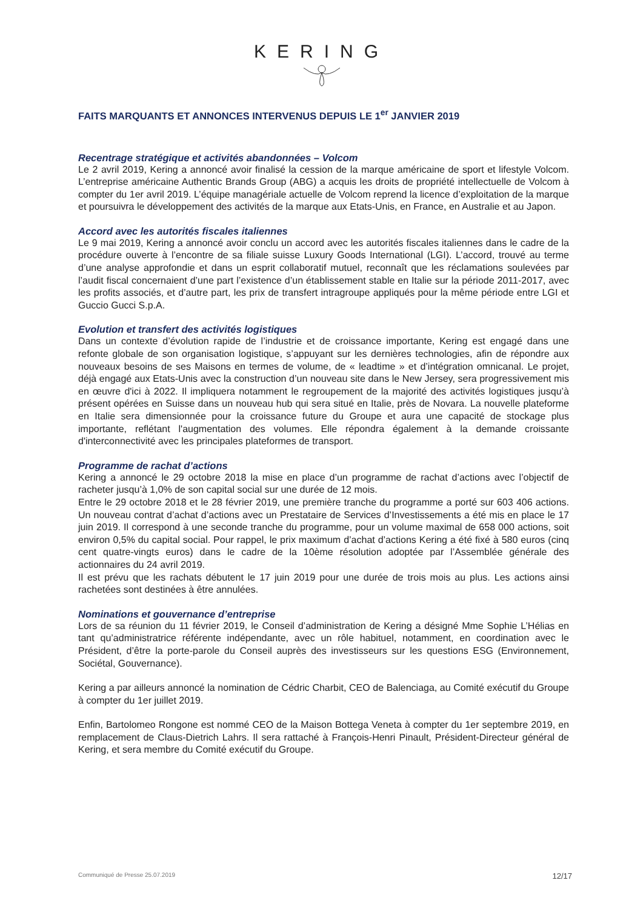KERING
FAITS MARQUANTS ET ANNONCES INTERVENUS DEPUIS LE 1<sup>er</sup> JANVIER 2019
Recentrage stratégique et activités abandonnées – Volcom
Le 2 avril 2019, Kering a annoncé avoir finalisé la cession de la marque américaine de sport et lifestyle Volcom. L’entreprise américaine Authentic Brands Group (ABG) a acquis les droits de propriété intellectuelle de Volcom à compter du 1er avril 2019. L’équipe managériale actuelle de Volcom reprend la licence d’exploitation de la marque et poursuivra le développement des activités de la marque aux Etats-Unis, en France, en Australie et au Japon.
Accord avec les autorités fiscales italiennes
Le 9 mai 2019, Kering a annoncé avoir conclu un accord avec les autorités fiscales italiennes dans le cadre de la procédure ouverte à l’encontre de sa filiale suisse Luxury Goods International (LGI). L’accord, trouvé au terme d’une analyse approfondie et dans un esprit collaboratif mutuel, reconnaît que les réclamations soulevées par l’audit fiscal concernaient d’une part l’existence d’un établissement stable en Italie sur la période 2011-2017, avec les profits associés, et d’autre part, les prix de transfert intragroupe appliqués pour la même période entre LGI et Guccio Gucci S.p.A.
Evolution et transfert des activités logistiques
Dans un contexte d’évolution rapide de l’industrie et de croissance importante, Kering est engagé dans une refonte globale de son organisation logistique, s’appuyant sur les dernières technologies, afin de répondre aux nouveaux besoins de ses Maisons en termes de volume, de « leadtime » et d’intégration omnicanal. Le projet, déjà engagé aux Etats-Unis avec la construction d’un nouveau site dans le New Jersey, sera progressivement mis en œuvre d'ici à 2022. Il impliquera notamment le regroupement de la majorité des activités logistiques jusqu’à présent opérées en Suisse dans un nouveau hub qui sera situé en Italie, près de Novara. La nouvelle plateforme en Italie sera dimensionnée pour la croissance future du Groupe et aura une capacité de stockage plus importante, reflétant l'augmentation des volumes. Elle répondra également à la demande croissante d'interconnectivité avec les principales plateformes de transport.
Programme de rachat d’actions
Kering a annoncé le 29 octobre 2018 la mise en place d’un programme de rachat d’actions avec l’objectif de racheter jusqu’à 1,0% de son capital social sur une durée de 12 mois.
Entre le 29 octobre 2018 et le 28 février 2019, une première tranche du programme a porté sur 603 406 actions. Un nouveau contrat d’achat d’actions avec un Prestataire de Services d’Investissements a été mis en place le 17 juin 2019. Il correspond à une seconde tranche du programme, pour un volume maximal de 658 000 actions, soit environ 0,5% du capital social. Pour rappel, le prix maximum d’achat d’actions Kering a été fixé à 580 euros (cinq cent quatre-vingts euros) dans le cadre de la 10ème résolution adoptée par l’Assemblée générale des actionnaires du 24 avril 2019.
Il est prévu que les rachats débutent le 17 juin 2019 pour une durée de trois mois au plus. Les actions ainsi rachetées sont destinées à être annulées.
Nominations et gouvernance d’entreprise
Lors de sa réunion du 11 février 2019, le Conseil d’administration de Kering a désigné Mme Sophie L’Hélias en tant qu’administratrice référente indépendante, avec un rôle habituel, notamment, en coordination avec le Président, d’être la porte-parole du Conseil auprès des investisseurs sur les questions ESG (Environnement, Sociétal, Gouvernance).
Kering a par ailleurs annoncé la nomination de Cédric Charbit, CEO de Balenciaga, au Comité exécutif du Groupe à compter du 1er juillet 2019.
Enfin, Bartolomeo Rongone est nommé CEO de la Maison Bottega Veneta à compter du 1er septembre 2019, en remplacement de Claus-Dietrich Lahrs. Il sera rattaché à François-Henri Pinault, Président-Directeur général de Kering, et sera membre du Comité exécutif du Groupe.
Communiqué de Presse 25.07.2019 12/17